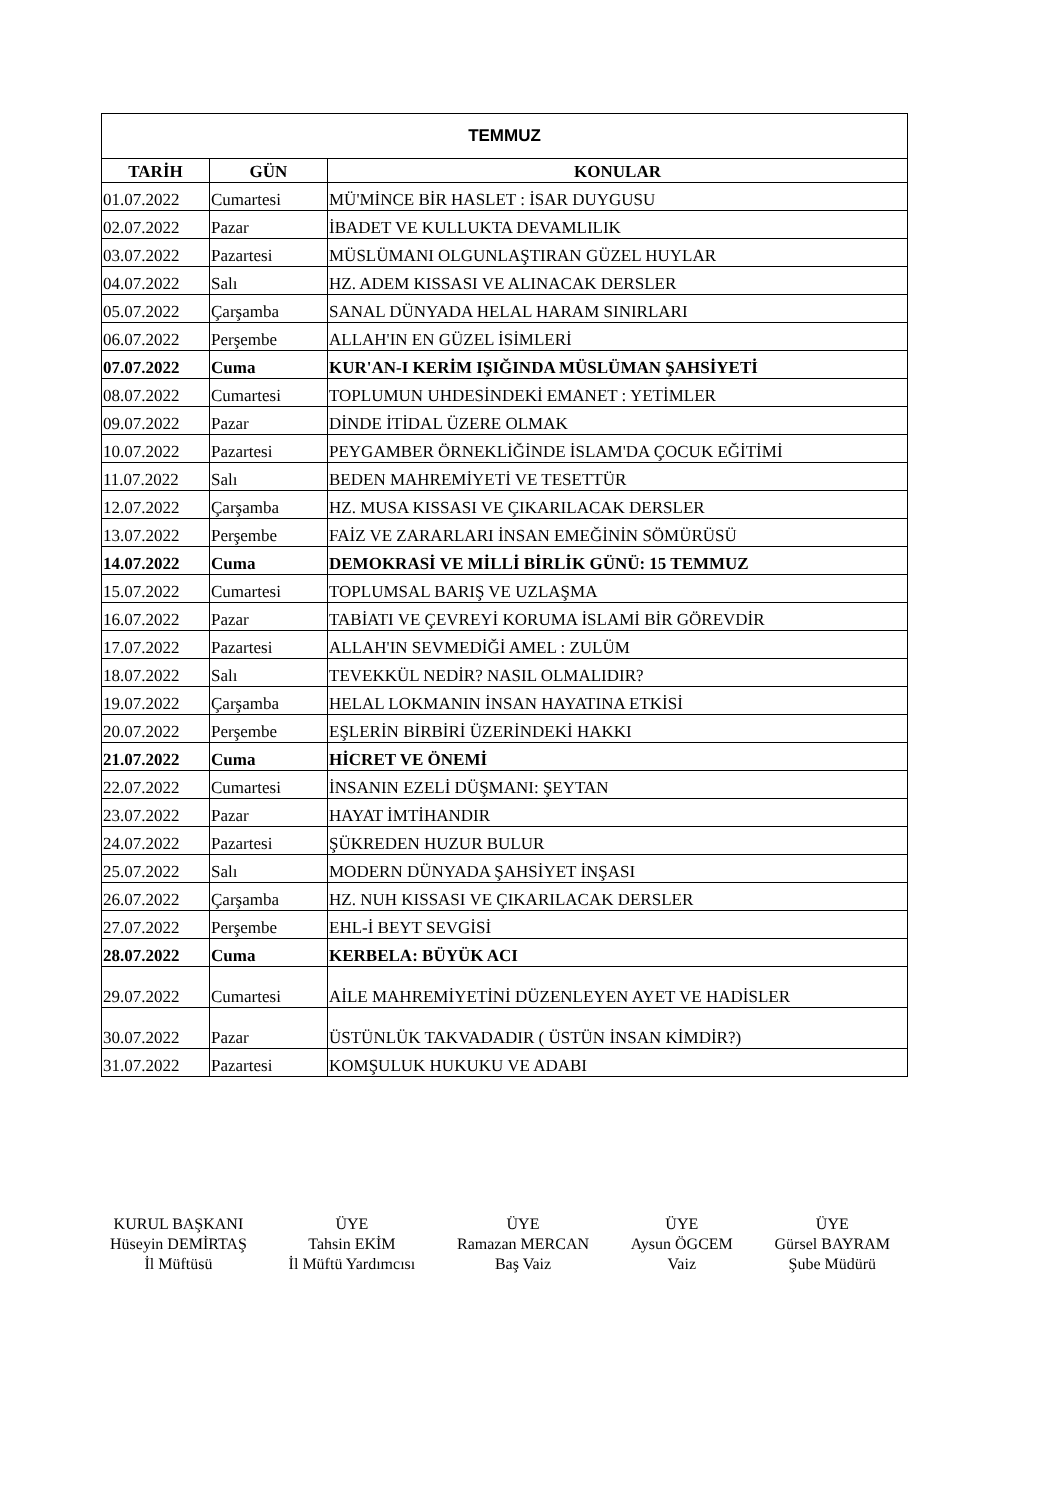| TEMMUZ | | |
| --- | --- | --- |
| TARİH | GÜN | KONULAR |
| 01.07.2022 | Cumartesi | MÜ'MİNCE BİR HASLET : İSAR DUYGUSU |
| 02.07.2022 | Pazar | İBADET VE KULLUKTA DEVAMLILIK |
| 03.07.2022 | Pazartesi | MÜSLÜMANI OLGUNLAŞTIRAN GÜZEL HUYLAR |
| 04.07.2022 | Salı | HZ. ADEM KISSASI VE ALINACAK DERSLER |
| 05.07.2022 | Çarşamba | SANAL DÜNYADA HELAL HARAM SINIRLARI |
| 06.07.2022 | Perşembe | ALLAH'IN EN GÜZEL İSİMLERİ |
| 07.07.2022 | Cuma | KUR'AN-I KERİM IŞIĞINDA MÜSLÜMAN ŞAHSİYETİ |
| 08.07.2022 | Cumartesi | TOPLUMUN UHDESİNDEKİ EMANET : YETİMLER |
| 09.07.2022 | Pazar | DİNDE İTİDAL ÜZERE OLMAK |
| 10.07.2022 | Pazartesi | PEYGAMBER ÖRNEKLİĞİNDE İSLAM'DA ÇOCUK EĞİTİMİ |
| 11.07.2022 | Salı | BEDEN MAHREMİYETİ VE TESETTÜR |
| 12.07.2022 | Çarşamba | HZ. MUSA KISSASI VE ÇIKARILACAK DERSLER |
| 13.07.2022 | Perşembe | FAİZ VE ZARARLARI İNSAN EMEĞİNİN SÖMÜRÜSÜ |
| 14.07.2022 | Cuma | DEMOKRASİ VE MİLLİ BİRLİK GÜNÜ: 15 TEMMUZ |
| 15.07.2022 | Cumartesi | TOPLUMSAL BARIŞ VE UZLAŞMA |
| 16.07.2022 | Pazar | TABİATI VE ÇEVREYİ KORUMA İSLAMİ BİR GÖREVDİR |
| 17.07.2022 | Pazartesi | ALLAH'IN SEVMEDİĞİ AMEL : ZULÜM |
| 18.07.2022 | Salı | TEVEKKÜL NEDİR? NASIL OLMALIDIR? |
| 19.07.2022 | Çarşamba | HELAL LOKMANIN İNSAN HAYATINA ETKİSİ |
| 20.07.2022 | Perşembe | EŞLERİN BİRBİRİ ÜZERİNDEKİ HAKKI |
| 21.07.2022 | Cuma | HİCRET VE ÖNEMİ |
| 22.07.2022 | Cumartesi | İNSANIN EZELİ DÜŞMANI: ŞEYTAN |
| 23.07.2022 | Pazar | HAYAT İMTİHANDIR |
| 24.07.2022 | Pazartesi | ŞÜKREDEN HUZUR BULUR |
| 25.07.2022 | Salı | MODERN DÜNYADA ŞAHSİYET İNŞASI |
| 26.07.2022 | Çarşamba | HZ. NUH KISSASI VE ÇIKARILACAK DERSLER |
| 27.07.2022 | Perşembe | EHL-İ BEYT SEVGİSİ |
| 28.07.2022 | Cuma | KERBELA: BÜYÜK ACI |
| 29.07.2022 | Cumartesi | AİLE MAHREMİYETİNİ DÜZENLEYEN AYET VE HADİSLER |
| 30.07.2022 | Pazar | ÜSTÜNLÜK TAKVADADIR ( ÜSTÜN İNSAN KİMDİR?) |
| 31.07.2022 | Pazartesi | KOMŞULUK HUKUKU VE ADABI |
KURUL BAŞKANI
Hüseyin DEMİRTAŞ
İl Müftüsü
ÜYE
Tahsin EKİM
İl Müftü Yardımcısı
ÜYE
Ramazan MERCAN
Baş Vaiz
ÜYE
Aysun ÖGCEM
Vaiz
ÜYE
Gürsel BAYRAM
Şube Müdürü